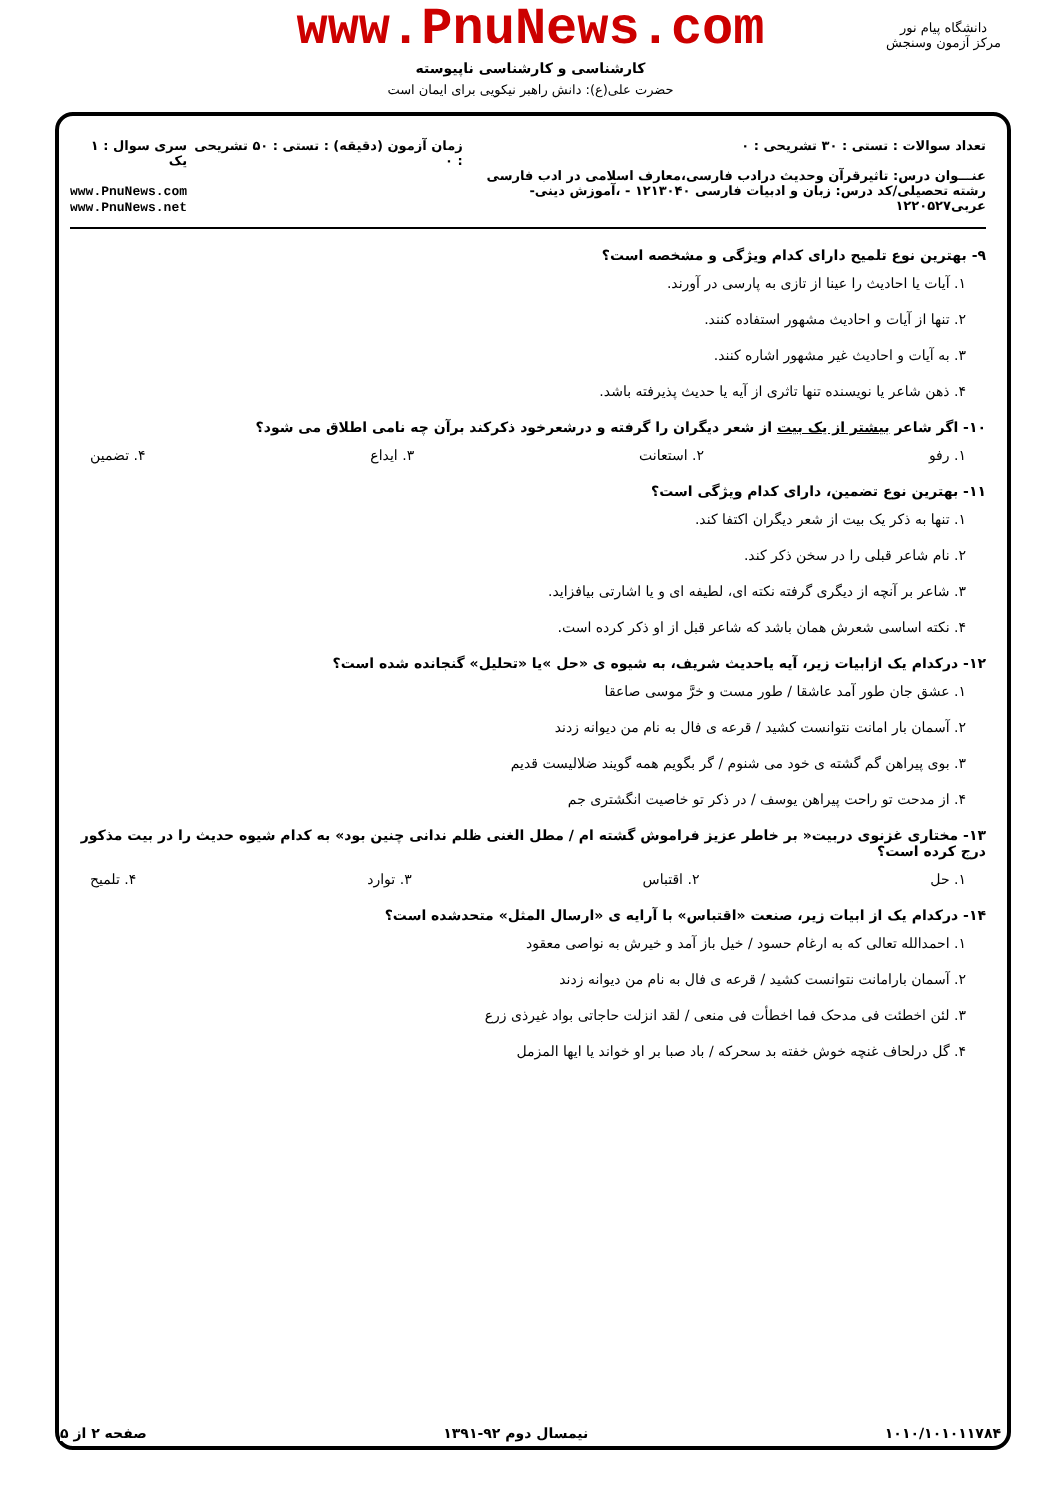www.PnuNews.com
کارشناسی و کارشناسی ناپیوسته
حضرت علی(ع): دانش راهبر نیکویی برای ایمان است
دانشگاه پیام نور
مرکز آزمون وسنجش
تعداد سوالات : تستی : ۳۰ تشریحی : ۰
عنـــوان درس: تاثیرقرآن وحدیث درادب فارسی،معارف اسلامی در ادب فارسی
رشته تحصیلی/کد درس: زبان و ادبیات فارسی ۱۲۱۳۰۴۰ - ،آموزش دینی- عربی۱۲۲۰۵۲۷
زمان آزمون (دقیقه) : تستی : ۵۰ تشریحی : ۰
سری سوال : ۱ یک
www.PnuNews.com
www.PnuNews.net
۹- بهترین نوع تلمیح دارای کدام ویژگی و مشخصه است؟
۱. آیات یا احادیث را عینا از تازی به پارسی در آورند.
۲. تنها از آیات و احادیث مشهور استفاده کنند.
۳. به آیات و احادیث غیر مشهور اشاره کنند.
۴. ذهن شاعر یا نویسنده تنها تاثری از آیه یا حدیث پذیرفته باشد.
۱۰- اگر شاعر بیشتر از یک بیت از شعر دیگران را گرفته و درشعرخود ذکرکند برآن چه نامی اطلاق می شود؟
۱. رفو ۲. استعانت ۳. ایداع ۴. تضمین
۱۱- بهترین نوع تضمین، دارای کدام ویژگی است؟
۱. تنها به ذکر یک بیت از شعر دیگران اکتفا کند.
۲. نام شاعر قبلی را در سخن ذکر کند.
۳. شاعر بر آنچه از دیگری گرفته نکته ای، لطیفه ای و یا اشارتی بیافزاید.
۴. نکته اساسی شعرش همان باشد که شاعر قبل از او ذکر کرده است.
۱۲- درکدام یک ازابیات زیر، آیه یاحدیث شریف، به شیوه ی «حل »یا «تحلیل» گنجانده شده است؟
۱. عشق جان طور آمد عاشقا / طور مست و خرَّ موسی صاعقا
۲. آسمان بار امانت نتوانست کشید / قرعه ی فال به نام من دیوانه زدند
۳. بوی پیراهن گم گشته ی خود می شنوم / گر بگویم همه گویند ضلالیست قدیم
۴. از مدحت تو راحت پیراهن یوسف / در ذکر تو خاصیت انگشتری جم
۱۳- مختاری غزنوی دربیت« بر خاطر عزیز فراموش گشته ام / مطل الغنی ظلم ندانی چنین بود» به کدام شیوه حدیث را در بیت مذکور درج کرده است؟
۱. حل ۲. اقتباس ۳. توارد ۴. تلمیح
۱۴- درکدام یک از ابیات زیر، صنعت «اقتباس» با آرایه ی «ارسال المثل» متحدشده است؟
۱. احمدالله تعالی که به ارغام حسود / خیل باز آمد و خیرش به نواصی معقود
۲. آسمان بارامانت نتوانست کشید / قرعه ی فال به نام من دیوانه زدند
۳. لئن اخطئت فی مدحک فما اخطأت فی منعی / لقد انزلت حاجاتی بواد غیرذی زرع
۴. گل درلحاف غنچه خوش خفته بد سحرکه / باد صبا بر او خواند یا ایها المزمل
۱۰۱۰/۱۰۱۰۱۱۷۸۴ نیمسال دوم ۹۲-۱۳۹۱ صفحه ۲ از ۵